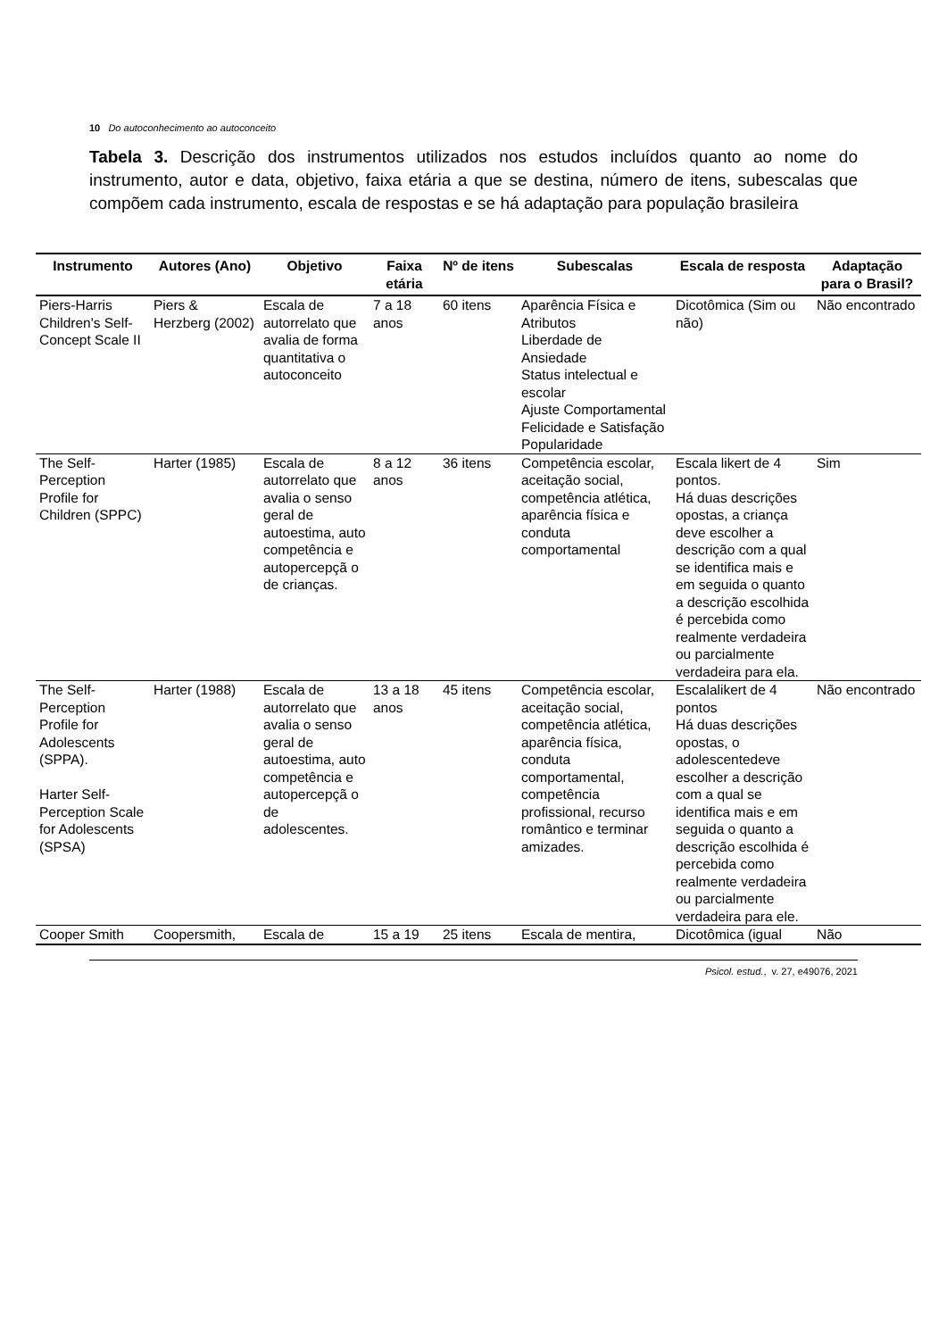10 Do autoconhecimento ao autoconceito
Tabela 3. Descrição dos instrumentos utilizados nos estudos incluídos quanto ao nome do instrumento, autor e data, objetivo, faixa etária a que se destina, número de itens, subescalas que compõem cada instrumento, escala de respostas e se há adaptação para população brasileira
| Instrumento | Autores (Ano) | Objetivo | Faixa etária | Nº de itens | Subescalas | Escala de resposta | Adaptação para o Brasil? |
| --- | --- | --- | --- | --- | --- | --- | --- |
| Piers-Harris Children's Self-Concept Scale II | Piers & Herzberg (2002) | Escala de autorrelato que avalia de forma quantitativa o autoconceito | 7 a 18 anos | 60 itens | Aparência Física e Atributos Liberdade de Ansiedade Status intelectual e escolar Ajuste Comportamental Felicidade e Satisfação Popularidade | Dicotômica (Sim ou não) | Não encontrado |
| The Self-Perception Profile for Children (SPPC) | Harter (1985) | Escala de autorrelato que avalia o senso geral de autoestima, auto competência e autopercepçã o de crianças. | 8 a 12 anos | 36 itens | Competência escolar, aceitação social, competência atlética, aparência física e conduta comportamental | Escala likert de 4 pontos. Há duas descrições opostas, a criança deve escolher a descrição com a qual se identifica mais e em seguida o quanto a descrição escolhida é percebida como realmente verdadeira ou parcialmente verdadeira para ela. | Sim |
| The Self-Perception Profile for Adolescents (SPPA). Harter Self-Perception Scale for Adolescents (SPSA) | Harter (1988) | Escala de autorrelato que avalia o senso geral de autoestima, auto competência e autopercepçã o de adolescentes. | 13 a 18 anos | 45 itens | Competência escolar, aceitação social, competência atlética, aparência física, conduta comportamental, competência profissional, recurso romântico e terminar amizades. | Escalalikert de 4 pontos Há duas descrições opostas, o adolescentedeve escolher a descrição com a qual se identifica mais e em seguida o quanto a descrição escolhida é percebida como realmente verdadeira ou parcialmente verdadeira para ele. | Não encontrado |
| Cooper Smith | Coopersmith, | Escala de | 15 a 19 | 25 itens | Escala de mentira, | Dicotômica (igual | Não |
Psicol. estud., v. 27, e49076, 2021